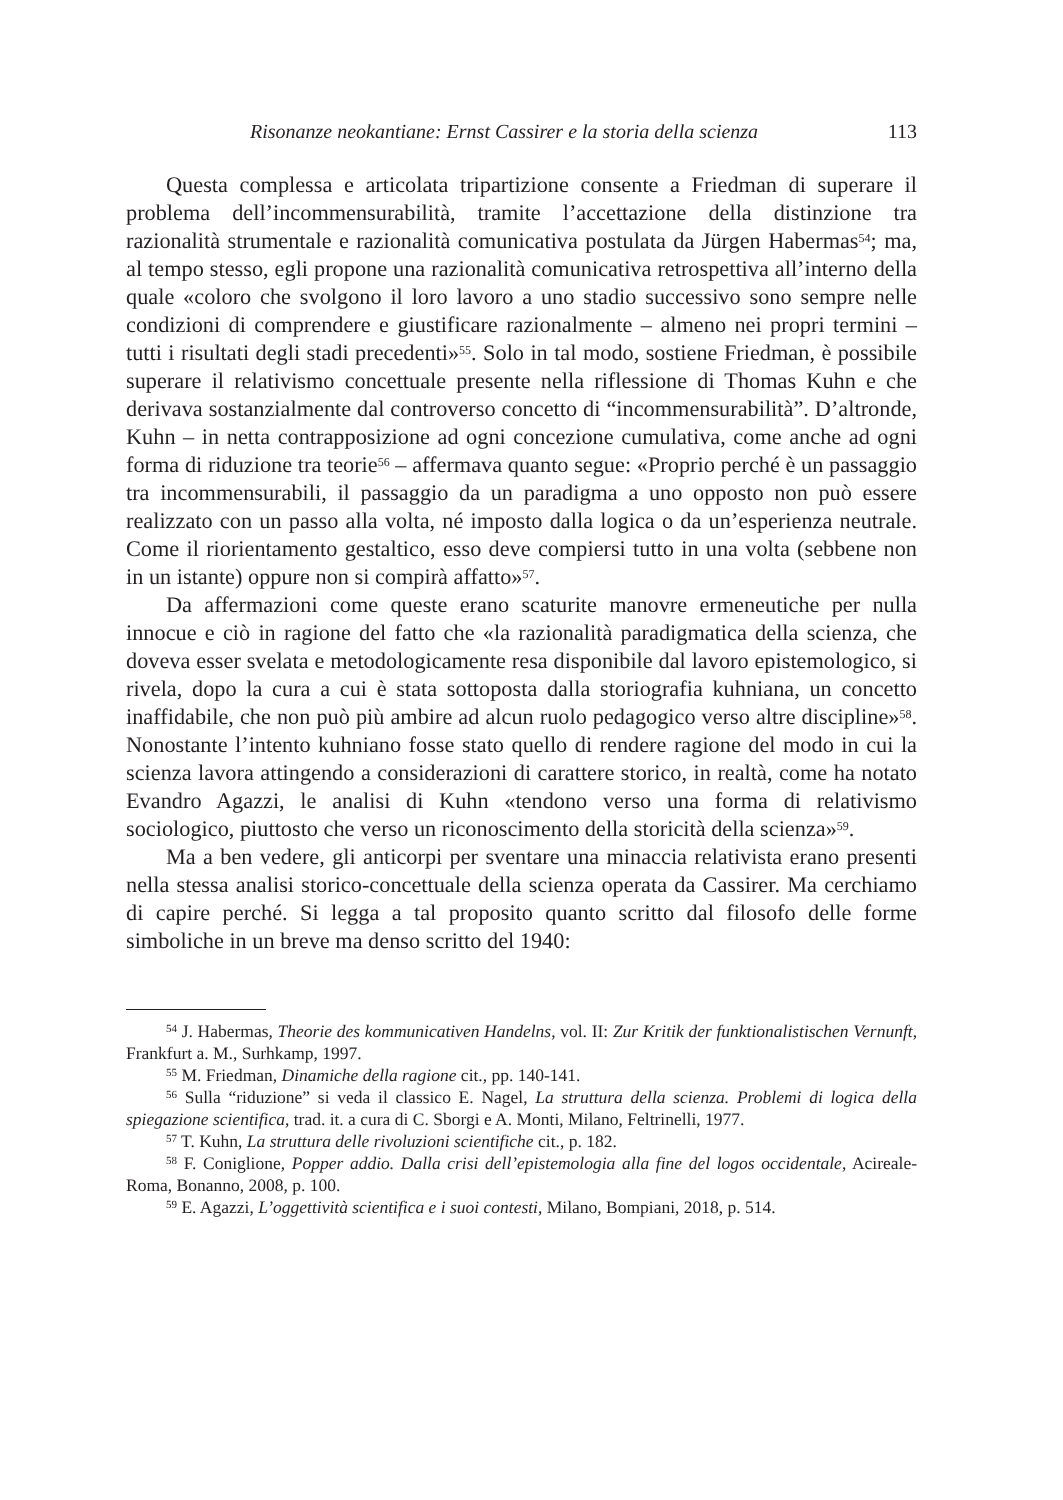Risonanze neokantiane: Ernst Cassirer e la storia della scienza 113
Questa complessa e articolata tripartizione consente a Friedman di superare il problema dell’incommensurabilità, tramite l’accettazione della distinzione tra razionalità strumentale e razionalità comunicativa postulata da Jürgen Habermas<sup>54</sup>; ma, al tempo stesso, egli propone una razionalità comunicativa retrospettiva all’interno della quale «coloro che svolgono il loro lavoro a uno stadio successivo sono sempre nelle condizioni di comprendere e giustificare razionalmente – almeno nei propri termini – tutti i risultati degli stadi precedenti»<sup>55</sup>. Solo in tal modo, sostiene Friedman, è possibile superare il relativismo concettuale presente nella riflessione di Thomas Kuhn e che derivava sostanzialmente dal controverso concetto di “incommensurabilità”. D’altronde, Kuhn – in netta contrapposizione ad ogni concezione cumulativa, come anche ad ogni forma di riduzione tra teorie<sup>56</sup> – affermava quanto segue: «Proprio perché è un passaggio tra incommensurabili, il passaggio da un paradigma a uno opposto non può essere realizzato con un passo alla volta, né imposto dalla logica o da un’esperienza neutrale. Come il riorientamento gestaltico, esso deve compiersi tutto in una volta (sebbene non in un istante) oppure non si compirà affatto»<sup>57</sup>.
Da affermazioni come queste erano scaturite manovre ermeneutiche per nulla innocue e ciò in ragione del fatto che «la razionalità paradigmatica della scienza, che doveva esser svelata e metodologicamente resa disponibile dal lavoro epistemologico, si rivela, dopo la cura a cui è stata sottoposta dalla storiografia kuhniana, un concetto inaffidabile, che non può più ambire ad alcun ruolo pedagogico verso altre discipline»<sup>58</sup>. Nonostante l’intento kuhniano fosse stato quello di rendere ragione del modo in cui la scienza lavora attingendo a considerazioni di carattere storico, in realtà, come ha notato Evandro Agazzi, le analisi di Kuhn «tendono verso una forma di relativismo sociologico, piuttosto che verso un riconoscimento della storicità della scienza»<sup>59</sup>.
Ma a ben vedere, gli anticorpi per sventare una minaccia relativista erano presenti nella stessa analisi storico-concettuale della scienza operata da Cassirer. Ma cerchiamo di capire perché. Si legga a tal proposito quanto scritto dal filosofo delle forme simboliche in un breve ma denso scritto del 1940:
<sup>54</sup> J. Habermas, Theorie des kommunicativen Handelns, vol. II: Zur Kritik der funktionalistischen Vernunft, Frankfurt a. M., Surhkamp, 1997.
<sup>55</sup> M. Friedman, Dinamiche della ragione cit., pp. 140-141.
<sup>56</sup> Sulla “riduzione” si veda il classico E. Nagel, La struttura della scienza. Problemi di logica della spiegazione scientifica, trad. it. a cura di C. Sborgi e A. Monti, Milano, Feltrinelli, 1977.
<sup>57</sup> T. Kuhn, La struttura delle rivoluzioni scientifiche cit., p. 182.
<sup>58</sup> F. Coniglione, Popper addio. Dalla crisi dell’epistemologia alla fine del logos occidentale, Acireale-Roma, Bonanno, 2008, p. 100.
<sup>59</sup> E. Agazzi, L’oggettività scientifica e i suoi contesti, Milano, Bompiani, 2018, p. 514.